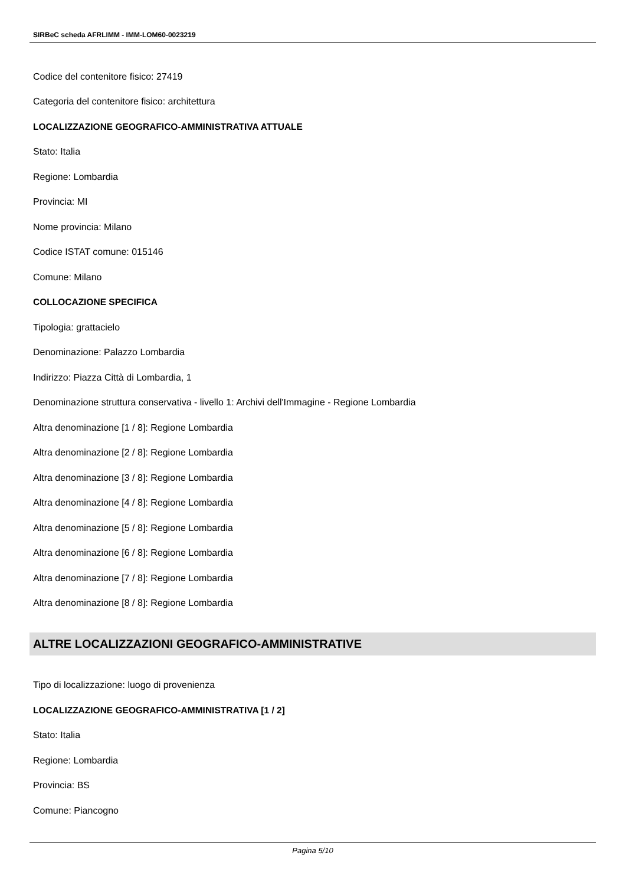SIRBeC scheda AFRLIMM - IMM-LOM60-0023219
Codice del contenitore fisico: 27419
Categoria del contenitore fisico: architettura
LOCALIZZAZIONE GEOGRAFICO-AMMINISTRATIVA ATTUALE
Stato: Italia
Regione: Lombardia
Provincia: MI
Nome provincia: Milano
Codice ISTAT comune: 015146
Comune: Milano
COLLOCAZIONE SPECIFICA
Tipologia: grattacielo
Denominazione: Palazzo Lombardia
Indirizzo: Piazza Città di Lombardia, 1
Denominazione struttura conservativa - livello 1: Archivi dell'Immagine - Regione Lombardia
Altra denominazione [1 / 8]: Regione Lombardia
Altra denominazione [2 / 8]: Regione Lombardia
Altra denominazione [3 / 8]: Regione Lombardia
Altra denominazione [4 / 8]: Regione Lombardia
Altra denominazione [5 / 8]: Regione Lombardia
Altra denominazione [6 / 8]: Regione Lombardia
Altra denominazione [7 / 8]: Regione Lombardia
Altra denominazione [8 / 8]: Regione Lombardia
ALTRE LOCALIZZAZIONI GEOGRAFICO-AMMINISTRATIVE
Tipo di localizzazione: luogo di provenienza
LOCALIZZAZIONE GEOGRAFICO-AMMINISTRATIVA [1 / 2]
Stato: Italia
Regione: Lombardia
Provincia: BS
Comune: Piancogno
Pagina 5/10